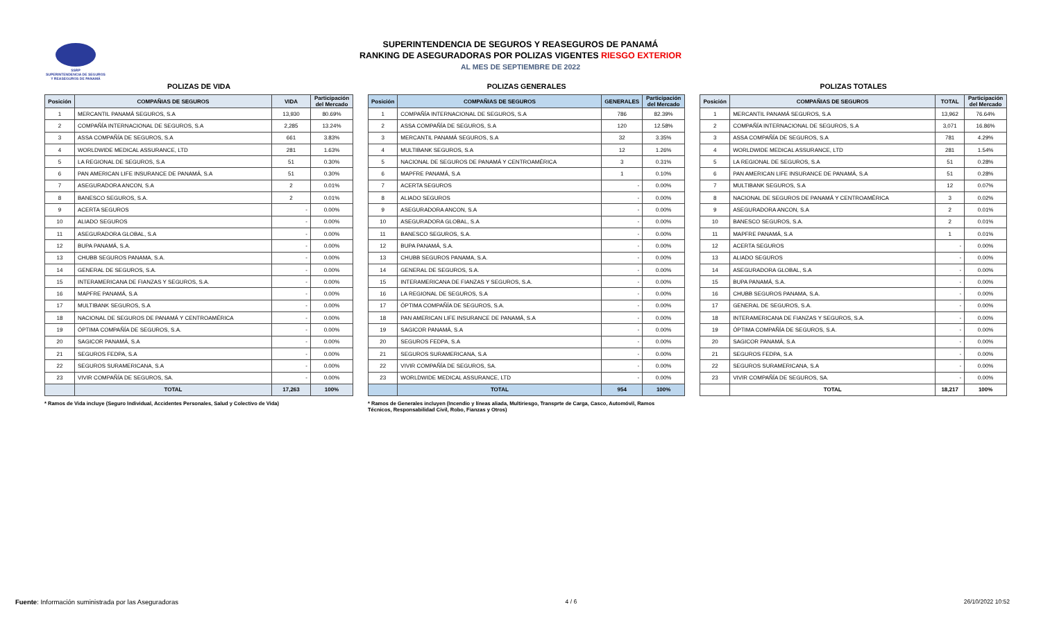SSRP
SUPERINTENDENCIA DE SEGUROS
Y REASEGUROS DE PANAMÁ
SUPERINTENDENCIA DE SEGUROS Y REASEGUROS DE PANAMÁ
RANKING DE ASEGURADORAS POR POLIZAS VIGENTES RIESGO EXTERIOR
AL MES DE SEPTIEMBRE DE 2022
POLIZAS DE VIDA
| Posición | COMPAÑIAS DE SEGUROS | VIDA | Participación del Mercado |
| --- | --- | --- | --- |
| 1 | MERCANTIL PANAMÁ SEGUROS, S.A | 13,930 | 80.69% |
| 2 | COMPAÑÍA INTERNACIONAL DE SEGUROS, S.A | 2,285 | 13.24% |
| 3 | ASSA COMPAÑÍA DE SEGUROS, S.A | 661 | 3.83% |
| 4 | WORLDWIDE MEDICAL ASSURANCE, LTD | 281 | 1.63% |
| 5 | LA REGIONAL DE SEGUROS, S.A | 51 | 0.30% |
| 6 | PAN AMERICAN LIFE INSURANCE DE PANAMÁ, S.A | 51 | 0.30% |
| 7 | ASEGURADORA ANCON, S.A | 2 | 0.01% |
| 8 | BANESCO SEGUROS, S.A. | 2 | 0.01% |
| 9 | ACERTA SEGUROS | - | 0.00% |
| 10 | ALIADO SEGUROS | - | 0.00% |
| 11 | ASEGURADORA GLOBAL, S.A | - | 0.00% |
| 12 | BUPA PANAMÁ, S.A. | - | 0.00% |
| 13 | CHUBB SEGUROS PANAMA, S.A. | - | 0.00% |
| 14 | GENERAL DE SEGUROS, S.A. | - | 0.00% |
| 15 | INTERAMERICANA DE FIANZAS Y SEGUROS, S.A. | - | 0.00% |
| 16 | MAPFRE PANAMÁ, S.A | - | 0.00% |
| 17 | MULTIBANK SEGUROS, S.A | - | 0.00% |
| 18 | NACIONAL DE SEGUROS DE PANAMÁ Y CENTROAMÉRICA | - | 0.00% |
| 19 | ÓPTIMA COMPAÑÍA DE SEGUROS, S.A. | - | 0.00% |
| 20 | SAGICOR PANAMÁ, S.A | - | 0.00% |
| 21 | SEGUROS FEDPA, S.A | - | 0.00% |
| 22 | SEGUROS SURAMERICANA, S.A | - | 0.00% |
| 23 | VIVIR COMPAÑÍA DE SEGUROS, SA. | - | 0.00% |
| | TOTAL | 17,263 | 100% |
* Ramos de Vida incluye (Seguro Individual, Accidentes Personales, Salud y Colectivo de Vida)
POLIZAS GENERALES
| Posición | COMPAÑIAS DE SEGUROS | GENERALES | Participación del Mercado |
| --- | --- | --- | --- |
| 1 | COMPAÑÍA INTERNACIONAL DE SEGUROS, S.A | 786 | 82.39% |
| 2 | ASSA COMPAÑÍA DE SEGUROS, S.A | 120 | 12.58% |
| 3 | MERCANTIL PANAMÁ SEGUROS, S.A | 32 | 3.35% |
| 4 | MULTIBANK SEGUROS, S.A | 12 | 1.26% |
| 5 | NACIONAL DE SEGUROS DE PANAMÁ Y CENTROAMÉRICA | 3 | 0.31% |
| 6 | MAPFRE PANAMÁ, S.A | 1 | 0.10% |
| 7 | ACERTA SEGUROS | - | 0.00% |
| 8 | ALIADO SEGUROS | - | 0.00% |
| 9 | ASEGURADORA ANCON, S.A | - | 0.00% |
| 10 | ASEGURADORA GLOBAL, S.A | - | 0.00% |
| 11 | BANESCO SEGUROS, S.A. | - | 0.00% |
| 12 | BUPA PANAMÁ, S.A. | - | 0.00% |
| 13 | CHUBB SEGUROS PANAMA, S.A. | - | 0.00% |
| 14 | GENERAL DE SEGUROS, S.A. | - | 0.00% |
| 15 | INTERAMERICANA DE FIANZAS Y SEGUROS, S.A. | - | 0.00% |
| 16 | LA REGIONAL DE SEGUROS, S.A | - | 0.00% |
| 17 | ÓPTIMA COMPAÑÍA DE SEGUROS, S.A. | - | 0.00% |
| 18 | PAN AMERICAN LIFE INSURANCE DE PANAMÁ, S.A | - | 0.00% |
| 19 | SAGICOR PANAMÁ, S.A | - | 0.00% |
| 20 | SEGUROS FEDPA, S.A | - | 0.00% |
| 21 | SEGUROS SURAMERICANA, S.A | - | 0.00% |
| 22 | VIVIR COMPAÑÍA DE SEGUROS, SA. | - | 0.00% |
| 23 | WORLDWIDE MEDICAL ASSURANCE, LTD | - | 0.00% |
| | TOTAL | 954 | 100% |
* Ramos de Generales incluyen (Incendio y líneas aliada, Multiriesgo, Transprte de Carga, Casco, Automóvil, Ramos Técnicos, Responsabilidad Civil, Robo, Fianzas y Otros)
POLIZAS TOTALES
| Posición | COMPAÑIAS DE SEGUROS | TOTAL | Participación del Mercado |
| --- | --- | --- | --- |
| 1 | MERCANTIL PANAMÁ SEGUROS, S.A | 13,962 | 76.64% |
| 2 | COMPAÑÍA INTERNACIONAL DE SEGUROS, S.A | 3,071 | 16.86% |
| 3 | ASSA COMPAÑÍA DE SEGUROS, S.A | 781 | 4.29% |
| 4 | WORLDWIDE MEDICAL ASSURANCE, LTD | 281 | 1.54% |
| 5 | LA REGIONAL DE SEGUROS, S.A | 51 | 0.28% |
| 6 | PAN AMERICAN LIFE INSURANCE DE PANAMÁ, S.A | 51 | 0.28% |
| 7 | MULTIBANK SEGUROS, S.A | 12 | 0.07% |
| 8 | NACIONAL DE SEGUROS DE PANAMÁ Y CENTROAMÉRICA | 3 | 0.02% |
| 9 | ASEGURADORA ANCON, S.A | 2 | 0.01% |
| 10 | BANESCO SEGUROS, S.A. | 2 | 0.01% |
| 11 | MAPFRE PANAMÁ, S.A | 1 | 0.01% |
| 12 | ACERTA SEGUROS | - | 0.00% |
| 13 | ALIADO SEGUROS | - | 0.00% |
| 14 | ASEGURADORA GLOBAL, S.A | - | 0.00% |
| 15 | BUPA PANAMÁ, S.A. | - | 0.00% |
| 16 | CHUBB SEGUROS PANAMA, S.A. | - | 0.00% |
| 17 | GENERAL DE SEGUROS, S.A. | - | 0.00% |
| 18 | INTERAMERICANA DE FIANZAS Y SEGUROS, S.A. | - | 0.00% |
| 19 | ÓPTIMA COMPAÑÍA DE SEGUROS, S.A. | - | 0.00% |
| 20 | SAGICOR PANAMÁ, S.A | - | 0.00% |
| 21 | SEGUROS FEDPA, S.A | - | 0.00% |
| 22 | SEGUROS SURAMERICANA, S.A | - | 0.00% |
| 23 | VIVIR COMPAÑÍA DE SEGUROS, SA. | - | 0.00% |
| | TOTAL | 18,217 | 100% |
Fuente: Información suministrada por las Aseguradoras 4 / 6 26/10/2022 10:52